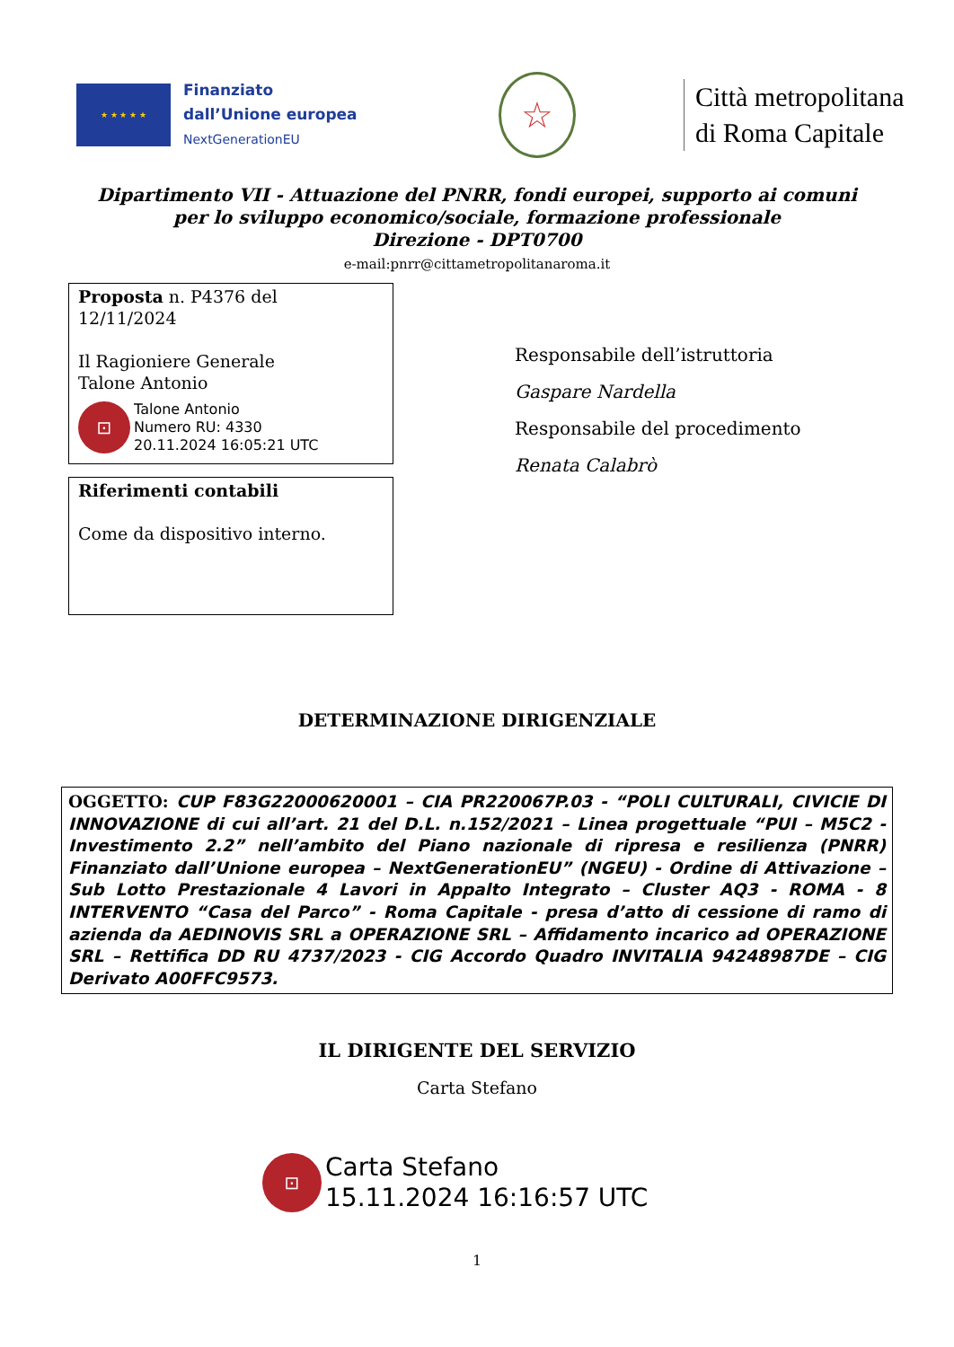★ ★ ★ ★ ★
Finanziato
dall’Unione europea
NextGenerationEU
☆
Città metropolitana
di Roma Capitale
Dipartimento VII - Attuazione del PNRR, fondi europei, supporto ai comuni
per lo sviluppo economico/sociale, formazione professionale
Direzione - DPT0700
e-mail:pnrr@cittametropolitanaroma.it
Proposta n. P4376 del
12/11/2024
Il Ragioniere Generale
Talone Antonio
⊡
Talone Antonio
Numero RU: 4330
20.11.2024 16:05:21 UTC
Riferimenti contabili
Come da dispositivo interno.
Responsabile dell’istruttoria
Gaspare Nardella
Responsabile del procedimento
Renata Calabrò
DETERMINAZIONE DIRIGENZIALE
OGGETTO: CUP F83G22000620001 – CIA PR220067P.03 - “POLI CULTURALI, CIVICIE DI INNOVAZIONE di cui all’art. 21 del D.L. n.152/2021 – Linea progettuale “PUI – M5C2 - Investimento 2.2” nell’ambito del Piano nazionale di ripresa e resilienza (PNRR) Finanziato dall’Unione europea – NextGenerationEU” (NGEU) - Ordine di Attivazione – Sub Lotto Prestazionale 4 Lavori in Appalto Integrato – Cluster AQ3 - ROMA - 8 INTERVENTO “Casa del Parco” - Roma Capitale - presa d’atto di cessione di ramo di azienda da AEDINOVIS SRL a OPERAZIONE SRL – Affidamento incarico ad OPERAZIONE SRL – Rettifica DD RU 4737/2023 - CIG Accordo Quadro INVITALIA 94248987DE – CIG Derivato A00FFC9573.
IL DIRIGENTE DEL SERVIZIO
Carta Stefano
⊡
Carta Stefano
15.11.2024 16:16:57 UTC
1